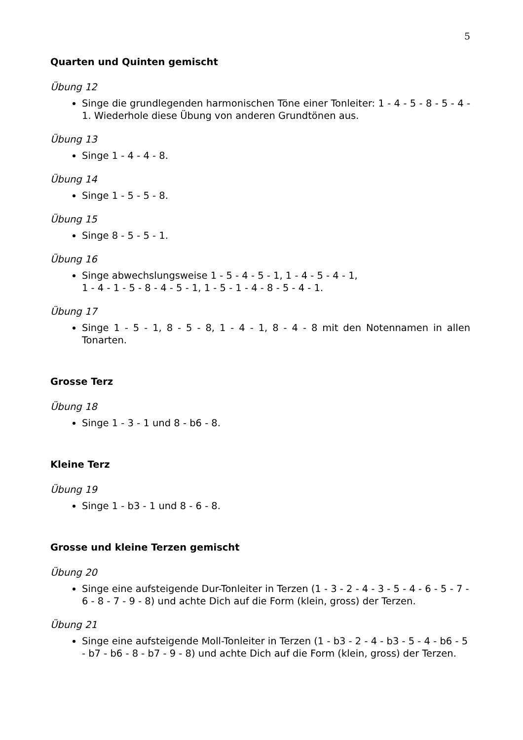5
Quarten und Quinten gemischt
Übung 12
Singe die grundlegenden harmonischen Töne einer Tonleiter: 1 - 4 - 5 - 8 - 5 - 4 - 1. Wiederhole diese Übung von anderen Grundtönen aus.
Übung 13
Singe 1 - 4 - 4 - 8.
Übung 14
Singe 1 - 5 - 5 - 8.
Übung 15
Singe 8 - 5 - 5 - 1.
Übung 16
Singe abwechslungsweise 1 - 5 - 4 - 5 - 1, 1 - 4 - 5 - 4 - 1,
1 - 4 - 1 - 5 - 8 - 4 - 5 - 1, 1 - 5 - 1 - 4 - 8 - 5 - 4 - 1.
Übung 17
Singe 1 - 5 - 1, 8 - 5 - 8, 1 - 4 - 1, 8 - 4 - 8 mit den Notennamen in allen Tonarten.
Grosse Terz
Übung 18
Singe 1 - 3 - 1 und 8 - b6 - 8.
Kleine Terz
Übung 19
Singe 1 - b3 - 1 und 8 - 6 - 8.
Grosse und kleine Terzen gemischt
Übung 20
Singe eine aufsteigende Dur-Tonleiter in Terzen (1 - 3 - 2 - 4 - 3 - 5 - 4 - 6 - 5 - 7 - 6 - 8 - 7 - 9 - 8) und achte Dich auf die Form (klein, gross) der Terzen.
Übung 21
Singe eine aufsteigende Moll-Tonleiter in Terzen (1 - b3 - 2 - 4 - b3 - 5 - 4 - b6 - 5 - b7 - b6 - 8 - b7 - 9 - 8) und achte Dich auf die Form (klein, gross) der Terzen.